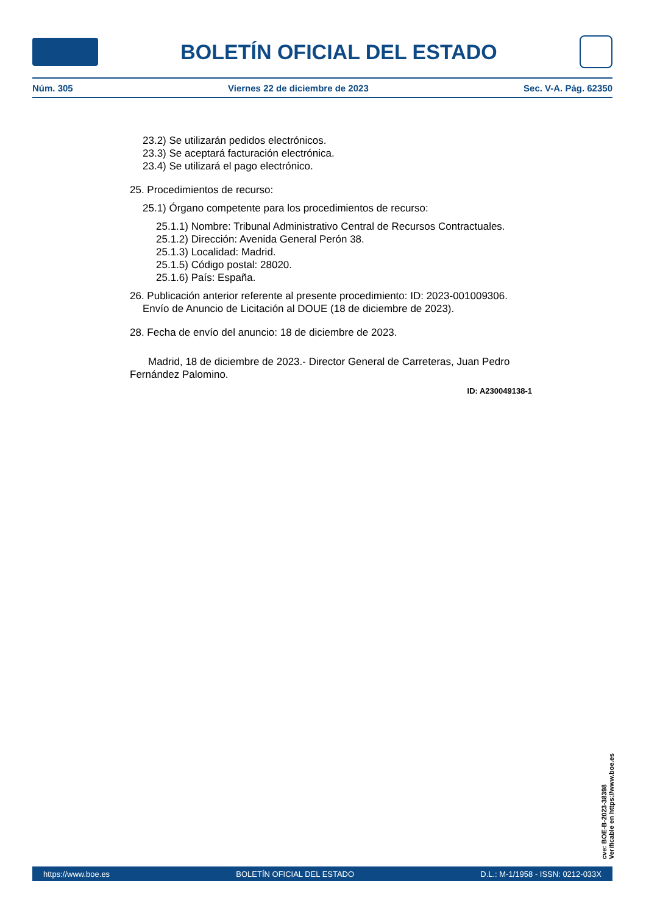BOLETÍN OFICIAL DEL ESTADO
Núm. 305 Viernes 22 de diciembre de 2023 Sec. V-A. Pág. 62350
23.2) Se utilizarán pedidos electrónicos.
23.3) Se aceptará facturación electrónica.
23.4) Se utilizará el pago electrónico.
25. Procedimientos de recurso:
25.1) Órgano competente para los procedimientos de recurso:
25.1.1) Nombre: Tribunal Administrativo Central de Recursos Contractuales.
25.1.2) Dirección: Avenida General Perón 38.
25.1.3) Localidad: Madrid.
25.1.5) Código postal: 28020.
25.1.6) País: España.
26. Publicación anterior referente al presente procedimiento: ID: 2023-001009306.
Envío de Anuncio de Licitación al DOUE (18 de diciembre de 2023).
28. Fecha de envío del anuncio: 18 de diciembre de 2023.
Madrid, 18 de diciembre de 2023.- Director General de Carreteras, Juan Pedro Fernández Palomino.
ID: A230049138-1
cve: BOE-B-2023-38398
Verificable en https://www.boe.es
https://www.boe.es BOLETÍN OFICIAL DEL ESTADO D.L.: M-1/1958 - ISSN: 0212-033X